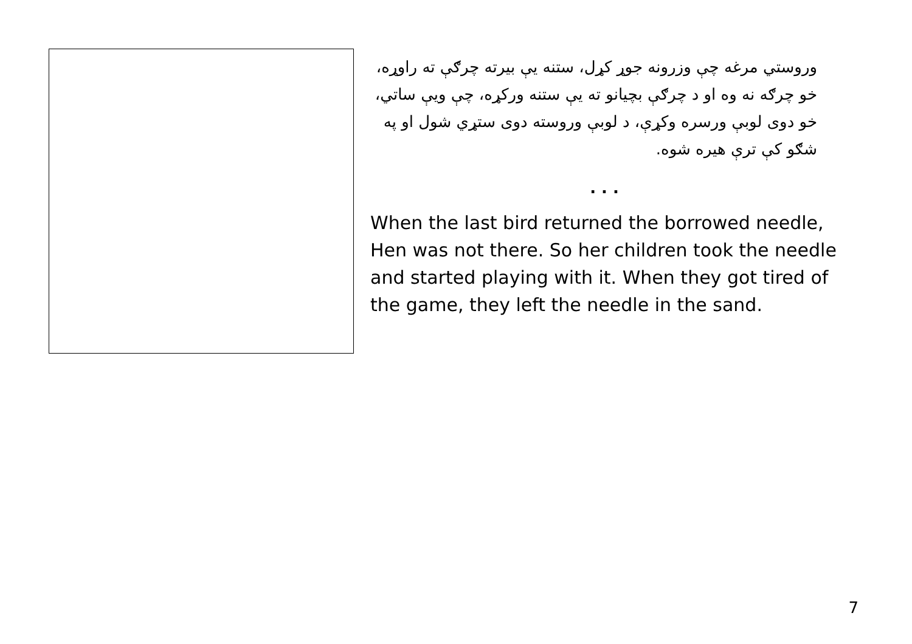وروستي مرغه چې وزرونه جوړ کړل، ستنه یې بیرته چرګې ته راوړه، خو چرګه نه وه او د چرګې بچیانو ته یې ستنه ورکړه، چې ویې ساتي، خو دوی لوبې ورسره وکړې، د لوبې وروسته دوی ستړي شول او په شګو کې ترې هیره شوه.
. . .
When the last bird returned the borrowed needle, Hen was not there. So her children took the needle and started playing with it. When they got tired of the game, they left the needle in the sand.
7